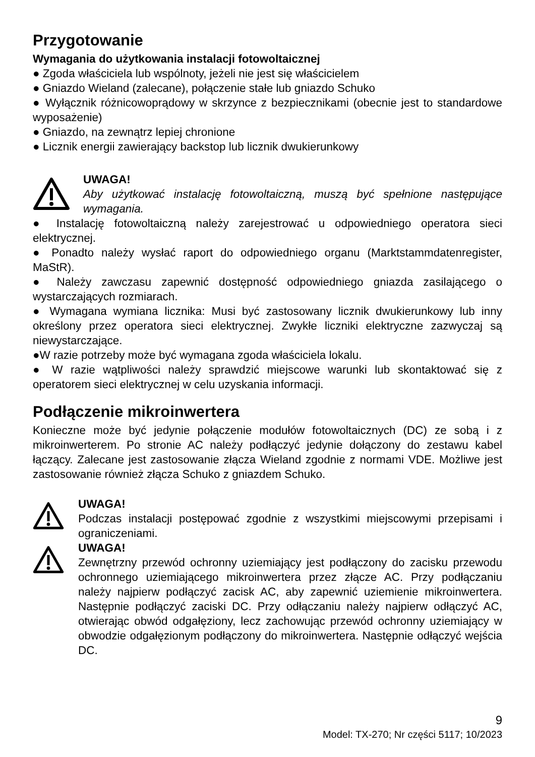Przygotowanie
Wymagania do użytkowania instalacji fotowoltaicznej
● Zgoda właściciela lub wspólnoty, jeżeli nie jest się właścicielem
● Gniazdo Wieland (zalecane), połączenie stałe lub gniazdo Schuko
● Wyłącznik różnicowoprądowy w skrzynce z bezpiecznikami (obecnie jest to standardowe wyposażenie)
● Gniazdo, na zewnątrz lepiej chronione
● Licznik energii zawierający backstop lub licznik dwukierunkowy
UWAGA!
Aby użytkować instalację fotowoltaiczną, muszą być spełnione następujące wymagania.
● Instalację fotowoltaiczną należy zarejestrować u odpowiedniego operatora sieci elektrycznej.
● Ponadto należy wysłać raport do odpowiedniego organu (Marktstammdatenregister, MaStR).
● Należy zawczasu zapewnić dostępność odpowiedniego gniazda zasilającego o wystarczających rozmiarach.
● Wymagana wymiana licznika: Musi być zastosowany licznik dwukierunkowy lub inny określony przez operatora sieci elektrycznej. Zwykłe liczniki elektryczne zazwyczaj są niewystarczające.
●W razie potrzeby może być wymagana zgoda właściciela lokalu.
● W razie wątpliwości należy sprawdzić miejscowe warunki lub skontaktować się z operatorem sieci elektrycznej w celu uzyskania informacji.
Podłączenie mikroinwertera
Konieczne może być jedynie połączenie modułów fotowoltaicznych (DC) ze sobą i z mikroinwerterem. Po stronie AC należy podłączyć jedynie dołączony do zestawu kabel łączący. Zalecane jest zastosowanie złącza Wieland zgodnie z normami VDE. Możliwe jest zastosowanie również złącza Schuko z gniazdem Schuko.
UWAGA!
Podczas instalacji postępować zgodnie z wszystkimi miejscowymi przepisami i ograniczeniami.
UWAGA!
Zewnętrzny przewód ochronny uziemiający jest podłączony do zacisku przewodu ochronnego uziemiającego mikroinwertera przez złącze AC. Przy podłączaniu należy najpierw podłączyć zacisk AC, aby zapewnić uziemienie mikroinwertera. Następnie podłączyć zaciski DC. Przy odłączaniu należy najpierw odłączyć AC, otwierając obwód odgałęziony, lecz zachowując przewód ochronny uziemiający w obwodzie odgałęzionym podłączony do mikroinwertera. Następnie odłączyć wejścia DC.
9
Model: TX-270; Nr części 5117; 10/2023